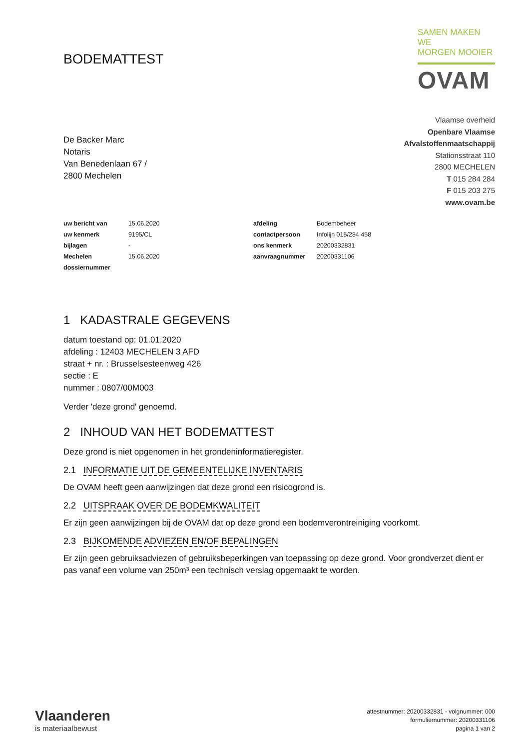BODEMATTEST
SAMEN MAKEN WE
MORGEN MOOIER
OVAM
De Backer Marc
Notaris
Van Benedenlaan 67 /
2800 Mechelen
Vlaamse overheid
Openbare Vlaamse
Afvalstoffenmaatschappij
Stationsstraat 110
2800 MECHELEN
T 015 284 284
F 015 203 275
www.ovam.be
| uw bericht van | 15.06.2020 | afdeling | Bodembeheer |
| uw kenmerk | 9195/CL | contactpersoon | Infolijn 015/284 458 |
| bijlagen | - | ons kenmerk | 20200332831 |
| Mechelen | 15.06.2020 | aanvraagnummer | 20200331106 |
| dossiernummer | | | |
1 KADASTRALE GEGEVENS
datum toestand op: 01.01.2020
afdeling : 12403 MECHELEN 3 AFD
straat + nr. : Brusselsesteenweg 426
sectie : E
nummer : 0807/00M003
Verder 'deze grond' genoemd.
2 INHOUD VAN HET BODEMATTEST
Deze grond is niet opgenomen in het grondeninformatieregister.
2.1 INFORMATIE UIT DE GEMEENTELIJKE INVENTARIS
De OVAM heeft geen aanwijzingen dat deze grond een risicogrond is.
2.2 UITSPRAAK OVER DE BODEMKWALITEIT
Er zijn geen aanwijzingen bij de OVAM dat op deze grond een bodemverontreiniging voorkomt.
2.3 BIJKOMENDE ADVIEZEN EN/OF BEPALINGEN
Er zijn geen gebruiksadviezen of gebruiksbeperkingen van toepassing op deze grond. Voor grondverzet dient er pas vanaf een volume van 250m³ een technisch verslag opgemaakt te worden.
Vlaanderen
is materiaalbewust
attestnummer: 20200332831 - volgnummer: 000
formuliernummer: 20200331106
pagina 1 van 2